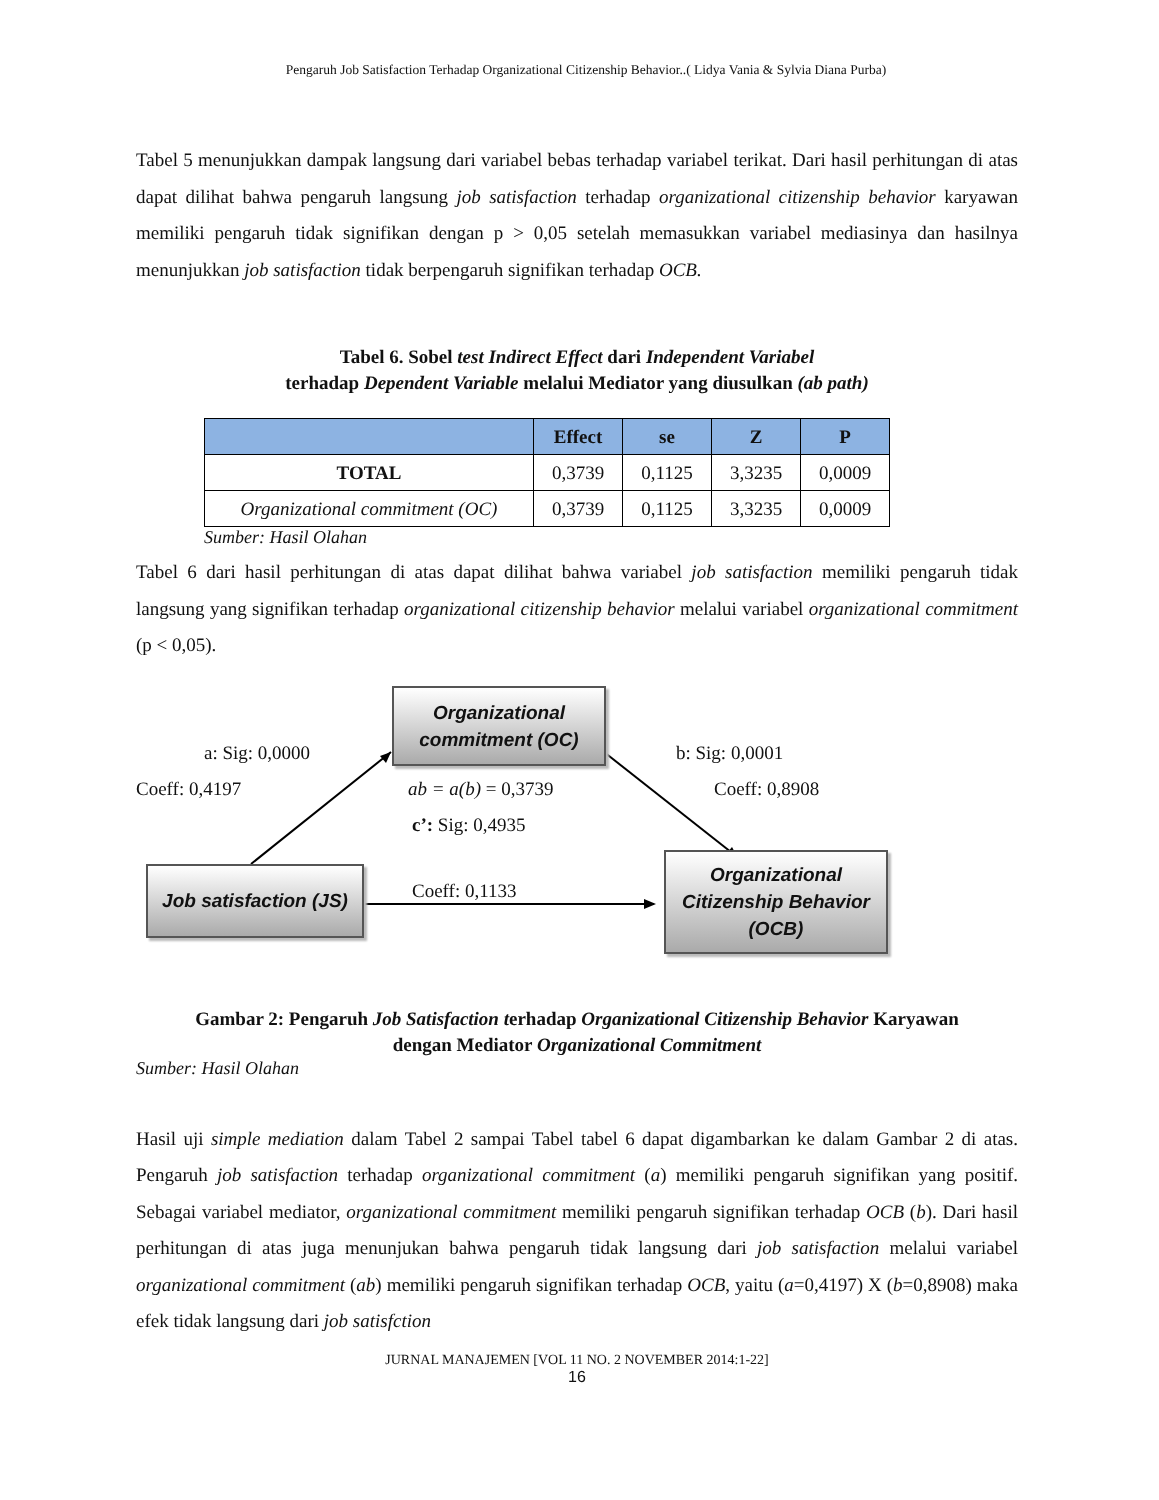Pengaruh Job Satisfaction Terhadap Organizational Citizenship Behavior..( Lidya Vania & Sylvia Diana Purba)
Tabel 5 menunjukkan dampak langsung dari variabel bebas terhadap variabel terikat. Dari hasil perhitungan di atas dapat dilihat bahwa pengaruh langsung job satisfaction terhadap organizational citizenship behavior karyawan memiliki pengaruh tidak signifikan dengan p > 0,05 setelah memasukkan variabel mediasinya dan hasilnya menunjukkan job satisfaction tidak berpengaruh signifikan terhadap OCB.
Tabel 6. Sobel test Indirect Effect dari Independent Variabel
terhadap Dependent Variable melalui Mediator yang diusulkan (ab path)
| | Effect | se | Z | P |
| --- | --- | --- | --- | --- |
| TOTAL | 0,3739 | 0,1125 | 3,3235 | 0,0009 |
| Organizational commitment (OC) | 0,3739 | 0,1125 | 3,3235 | 0,0009 |
Sumber: Hasil Olahan
Tabel 6 dari hasil perhitungan di atas dapat dilihat bahwa variabel job satisfaction memiliki pengaruh tidak langsung yang signifikan terhadap organizational citizenship behavior melalui variabel organizational commitment (p < 0,05).
Organizational commitment (OC)
a: Sig: 0,0000 b: Sig: 0,0001
Coeff: 0,4197 ab = a(b) = 0,3739 Coeff: 0,8908
c’: Sig: 0,4935
Job satisfaction (JS)
Coeff: 0,1133
Organizational Citizenship Behavior (OCB)
Gambar 2: Pengaruh Job Satisfaction terhadap Organizational Citizenship Behavior Karyawan
dengan Mediator Organizational Commitment
Sumber: Hasil Olahan
Hasil uji simple mediation dalam Tabel 2 sampai Tabel tabel 6 dapat digambarkan ke dalam Gambar 2 di atas. Pengaruh job satisfaction terhadap organizational commitment (a) memiliki pengaruh signifikan yang positif. Sebagai variabel mediator, organizational commitment memiliki pengaruh signifikan terhadap OCB (b). Dari hasil perhitungan di atas juga menunjukan bahwa pengaruh tidak langsung dari job satisfaction melalui variabel organizational commitment (ab) memiliki pengaruh signifikan terhadap OCB, yaitu (a=0,4197) X (b=0,8908) maka efek tidak langsung dari job satisfction
JURNAL MANAJEMEN [VOL 11 NO. 2 NOVEMBER 2014:1-22]
16